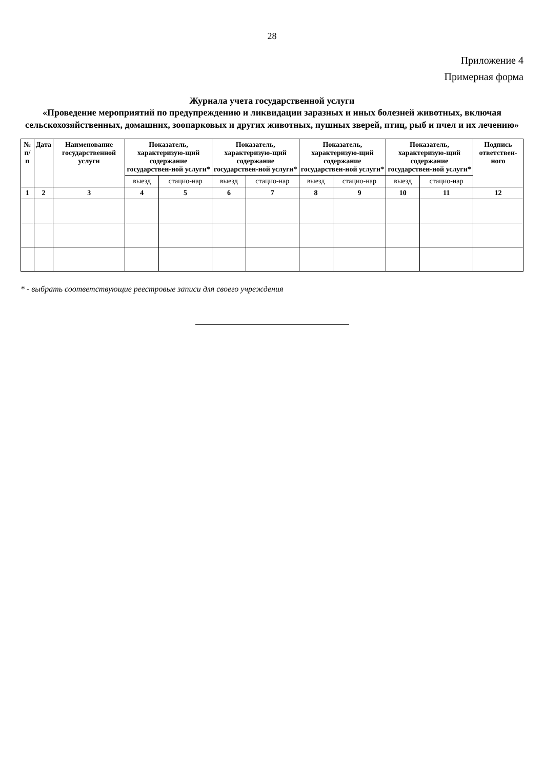28
Приложение 4
Примерная форма
Журнала учета государственной услуги
«Проведение мероприятий по предупреждению и ликвидации заразных и иных болезней животных, включая сельскохозяйственных, домашних, зоопарковых и других животных, пушных зверей, птиц, рыб и пчел и их лечению»
| № п/п | Дата | Наименование государственной услуги | Показатель, характеризую-щий содержание государствен-ной услуги* | | Показатель, характеризую-щий содержание государствен-ной услуги* | | Показатель, характеризую-щий содержание государствен-ной услуги* | | Показатель, характеризую-щий содержание государствен-ной услуги* | | Подпись ответствен-ного |
| --- | --- | --- | --- | --- | --- | --- | --- | --- | --- | --- | --- |
| | | | выезд | стацио-нар | выезд | стацио-нар | выезд | стацио-нар | выезд | стацио-нар | |
| 1 | 2 | 3 | 4 | 5 | 6 | 7 | 8 | 9 | 10 | 11 | 12 |
* - выбрать соответствующие реестровые записи для своего учреждения